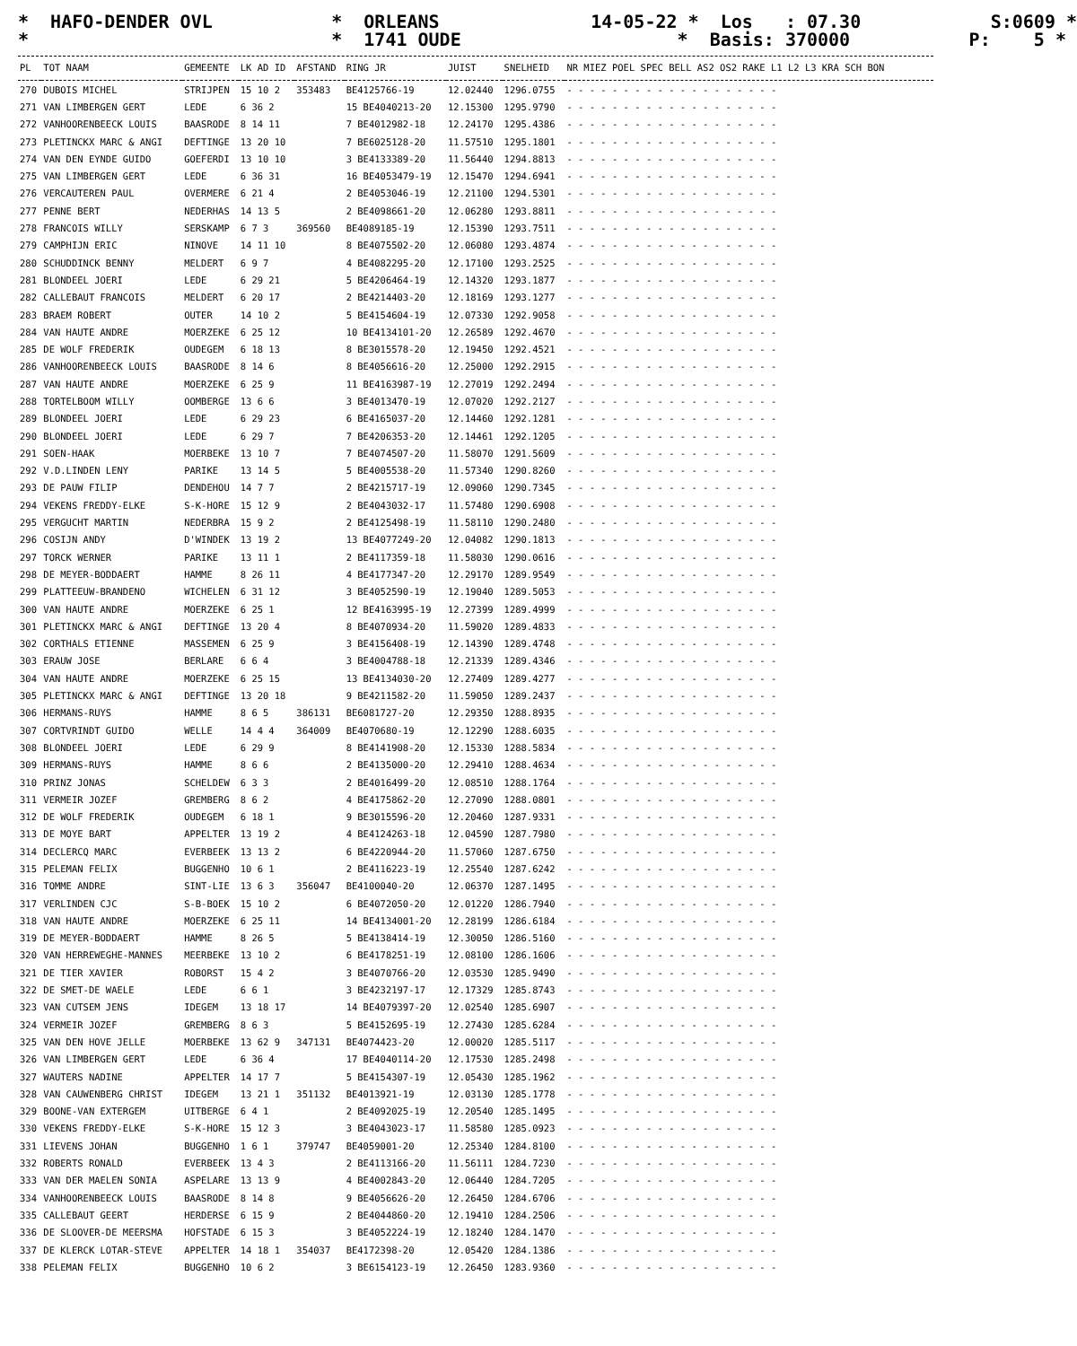* HAFO-DENDER OVL * ORLEANS 14-05-22 * Los : 07.30 S:0609 * * * 1741 OUDE * Basis: 370000 P: 5 *
| PL | TOT NAAM | GEMEENTE | LK AD ID | AFSTAND | RING JR | JUIST | SNELHEID | NR MIEZ POEL SPEC BELL AS2 OS2 RAKE L1 L2 L3 KRA SCH BON |
| --- | --- | --- | --- | --- | --- | --- | --- | --- |
| 270 | DUBOIS MICHEL | STRIJPEN | 15 10 2 | 353483 | BE4125766-19 | 12.02440 | 1296.0755 | - - - - - - - - - - - - - - - - - - - |
| 271 | VAN LIMBERGEN GERT | LEDE | 6 36 2 | | 15 BE4040213-20 | 12.15300 | 1295.9790 | - - - - - - - - - - - - - - - - - - - |
| 272 | VANHOORENBEECK LOUIS | BAASRODE | 8 14 11 | | 7 BE4012982-18 | 12.24170 | 1295.4386 | - - - - - - - - - - - - - - - - - - - |
| 273 | PLETINCKX MARC & ANGI | DEFTINGE | 13 20 10 | | 7 BE6025128-20 | 11.57510 | 1295.1801 | - - - - - - - - - - - - - - - - - - - |
| 274 | VAN DEN EYNDE GUIDO | GOEFERDI | 13 10 10 | | 3 BE4133389-20 | 11.56440 | 1294.8813 | - - - - - - - - - - - - - - - - - - - |
| 275 | VAN LIMBERGEN GERT | LEDE | 6 36 31 | | 16 BE4053479-19 | 12.15470 | 1294.6941 | - - - - - - - - - - - - - - - - - - - |
| 276 | VERCAUTEREN PAUL | OVERMERE | 6 21 4 | | 2 BE4053046-19 | 12.21100 | 1294.5301 | - - - - - - - - - - - - - - - - - - - |
| 277 | PENNE BERT | NEDERHAS | 14 13 5 | | 2 BE4098661-20 | 12.06280 | 1293.8811 | - - - - - - - - - - - - - - - - - - - |
| 278 | FRANCOIS WILLY | SERSKAMP | 6 7 3 | 369560 | BE4089185-19 | 12.15390 | 1293.7511 | - - - - - - - - - - - - - - - - - - - |
| 279 | CAMPHIJN ERIC | NINOVE | 14 11 10 | | 8 BE4075502-20 | 12.06080 | 1293.4874 | - - - - - - - - - - - - - - - - - - - |
| 280 | SCHUDDINCK BENNY | MELDERT | 6 9 7 | | 4 BE4082295-20 | 12.17100 | 1293.2525 | - - - - - - - - - - - - - - - - - - - |
| 281 | BLONDEEL JOERI | LEDE | 6 29 21 | | 5 BE4206464-19 | 12.14320 | 1293.1877 | - - - - - - - - - - - - - - - - - - - |
| 282 | CALLEBAUT FRANCOIS | MELDERT | 6 20 17 | | 2 BE4214403-20 | 12.18169 | 1293.1277 | - - - - - - - - - - - - - - - - - - - |
| 283 | BRAEM ROBERT | OUTER | 14 10 2 | | 5 BE4154604-19 | 12.07330 | 1292.9058 | - - - - - - - - - - - - - - - - - - - |
| 284 | VAN HAUTE ANDRE | MOERZEKE | 6 25 12 | | 10 BE4134101-20 | 12.26589 | 1292.4670 | - - - - - - - - - - - - - - - - - - - |
| 285 | DE WOLF FREDERIK | OUDEGEM | 6 18 13 | | 8 BE3015578-20 | 12.19450 | 1292.4521 | - - - - - - - - - - - - - - - - - - - |
| 286 | VANHOORENBEECK LOUIS | BAASRODE | 8 14 6 | | 8 BE4056616-20 | 12.25000 | 1292.2915 | - - - - - - - - - - - - - - - - - - - |
| 287 | VAN HAUTE ANDRE | MOERZEKE | 6 25 9 | | 11 BE4163987-19 | 12.27019 | 1292.2494 | - - - - - - - - - - - - - - - - - - - |
| 288 | TORTELBOOM WILLY | OOMBERGE | 13 6 6 | | 3 BE4013470-19 | 12.07020 | 1292.2127 | - - - - - - - - - - - - - - - - - - - |
| 289 | BLONDEEL JOERI | LEDE | 6 29 23 | | 6 BE4165037-20 | 12.14460 | 1292.1281 | - - - - - - - - - - - - - - - - - - - |
| 290 | BLONDEEL JOERI | LEDE | 6 29 7 | | 7 BE4206353-20 | 12.14461 | 1292.1205 | - - - - - - - - - - - - - - - - - - - |
| 291 | SOEN-HAAK | MOERBEKE | 13 10 7 | | 7 BE4074507-20 | 11.58070 | 1291.5609 | - - - - - - - - - - - - - - - - - - - |
| 292 | V.D.LINDEN LENY | PARIKE | 13 14 5 | | 5 BE4005538-20 | 11.57340 | 1290.8260 | - - - - - - - - - - - - - - - - - - - |
| 293 | DE PAUW FILIP | DENDEHOU | 14 7 7 | | 2 BE4215717-19 | 12.09060 | 1290.7345 | - - - - - - - - - - - - - - - - - - - |
| 294 | VEKENS FREDDY-ELKE | S-K-HORE | 15 12 9 | | 2 BE4043032-17 | 11.57480 | 1290.6908 | - - - - - - - - - - - - - - - - - - - |
| 295 | VERGUCHT MARTIN | NEDERBRA | 15 9 2 | | 2 BE4125498-19 | 11.58110 | 1290.2480 | - - - - - - - - - - - - - - - - - - - |
| 296 | COSIJN ANDY | D'WINDEK | 13 19 2 | | 13 BE4077249-20 | 12.04082 | 1290.1813 | - - - - - - - - - - - - - - - - - - - |
| 297 | TORCK WERNER | PARIKE | 13 11 1 | | 2 BE4117359-18 | 11.58030 | 1290.0616 | - - - - - - - - - - - - - - - - - - - |
| 298 | DE MEYER-BODDAERT | HAMME | 8 26 11 | | 4 BE4177347-20 | 12.29170 | 1289.9549 | - - - - - - - - - - - - - - - - - - - |
| 299 | PLATTEEUW-BRANDENO | WICHELEN | 6 31 12 | | 3 BE4052590-19 | 12.19040 | 1289.5053 | - - - - - - - - - - - - - - - - - - - |
| 300 | VAN HAUTE ANDRE | MOERZEKE | 6 25 1 | | 12 BE4163995-19 | 12.27399 | 1289.4999 | - - - - - - - - - - - - - - - - - - - |
| 301 | PLETINCKX MARC & ANGI | DEFTINGE | 13 20 4 | | 8 BE4070934-20 | 11.59020 | 1289.4833 | - - - - - - - - - - - - - - - - - - - |
| 302 | CORTHALS ETIENNE | MASSEMEN | 6 25 9 | | 3 BE4156408-19 | 12.14390 | 1289.4748 | - - - - - - - - - - - - - - - - - - - |
| 303 | ERAUW JOSE | BERLARE | 6 6 4 | | 3 BE4004788-18 | 12.21339 | 1289.4346 | - - - - - - - - - - - - - - - - - - - |
| 304 | VAN HAUTE ANDRE | MOERZEKE | 6 25 15 | | 13 BE4134030-20 | 12.27409 | 1289.4277 | - - - - - - - - - - - - - - - - - - - |
| 305 | PLETINCKX MARC & ANGI | DEFTINGE | 13 20 18 | | 9 BE4211582-20 | 11.59050 | 1289.2437 | - - - - - - - - - - - - - - - - - - - |
| 306 | HERMANS-RUYS | HAMME | 8 6 5 | 386131 | BE6081727-20 | 12.29350 | 1288.8935 | - - - - - - - - - - - - - - - - - - - |
| 307 | CORTVRINDT GUIDO | WELLE | 14 4 4 | 364009 | BE4070680-19 | 12.12290 | 1288.6035 | - - - - - - - - - - - - - - - - - - - |
| 308 | BLONDEEL JOERI | LEDE | 6 29 9 | | 8 BE4141908-20 | 12.15330 | 1288.5834 | - - - - - - - - - - - - - - - - - - - |
| 309 | HERMANS-RUYS | HAMME | 8 6 6 | | 2 BE4135000-20 | 12.29410 | 1288.4634 | - - - - - - - - - - - - - - - - - - - |
| 310 | PRINZ JONAS | SCHELDEW | 6 3 3 | | 2 BE4016499-20 | 12.08510 | 1288.1764 | - - - - - - - - - - - - - - - - - - - |
| 311 | VERMEIR JOZEF | GREMBERG | 8 6 2 | | 4 BE4175862-20 | 12.27090 | 1288.0801 | - - - - - - - - - - - - - - - - - - - |
| 312 | DE WOLF FREDERIK | OUDEGEM | 6 18 1 | | 9 BE3015596-20 | 12.20460 | 1287.9331 | - - - - - - - - - - - - - - - - - - - |
| 313 | DE MOYE BART | APPELTER | 13 19 2 | | 4 BE4124263-18 | 12.04590 | 1287.7980 | - - - - - - - - - - - - - - - - - - - |
| 314 | DECLERCQ MARC | EVERBEEK | 13 13 2 | | 6 BE4220944-20 | 11.57060 | 1287.6750 | - - - - - - - - - - - - - - - - - - - |
| 315 | PELEMAN FELIX | BUGGENHO | 10 6 1 | | 2 BE4116223-19 | 12.25540 | 1287.6242 | - - - - - - - - - - - - - - - - - - - |
| 316 | TOMME ANDRE | SINT-LIE | 13 6 3 | 356047 | BE4100040-20 | 12.06370 | 1287.1495 | - - - - - - - - - - - - - - - - - - - |
| 317 | VERLINDEN CJC | S-B-BOEK | 15 10 2 | | 6 BE4072050-20 | 12.01220 | 1286.7940 | - - - - - - - - - - - - - - - - - - - |
| 318 | VAN HAUTE ANDRE | MOERZEKE | 6 25 11 | | 14 BE4134001-20 | 12.28199 | 1286.6184 | - - - - - - - - - - - - - - - - - - - |
| 319 | DE MEYER-BODDAERT | HAMME | 8 26 5 | | 5 BE4138414-19 | 12.30050 | 1286.5160 | - - - - - - - - - - - - - - - - - - - |
| 320 | VAN HERREWEGHE-MANNES | MEERBEKE | 13 10 2 | | 6 BE4178251-19 | 12.08100 | 1286.1606 | - - - - - - - - - - - - - - - - - - - |
| 321 | DE TIER XAVIER | ROBORST | 15 4 2 | | 3 BE4070766-20 | 12.03530 | 1285.9490 | - - - - - - - - - - - - - - - - - - - |
| 322 | DE SMET-DE WAELE | LEDE | 6 6 1 | | 3 BE4232197-17 | 12.17329 | 1285.8743 | - - - - - - - - - - - - - - - - - - - |
| 323 | VAN CUTSEM JENS | IDEGEM | 13 18 17 | | 14 BE4079397-20 | 12.02540 | 1285.6907 | - - - - - - - - - - - - - - - - - - - |
| 324 | VERMEIR JOZEF | GREMBERG | 8 6 3 | | 5 BE4152695-19 | 12.27430 | 1285.6284 | - - - - - - - - - - - - - - - - - - - |
| 325 | VAN DEN HOVE JELLE | MOERBEKE | 13 62 9 | 347131 | BE4074423-20 | 12.00020 | 1285.5117 | - - - - - - - - - - - - - - - - - - - |
| 326 | VAN LIMBERGEN GERT | LEDE | 6 36 4 | | 17 BE4040114-20 | 12.17530 | 1285.2498 | - - - - - - - - - - - - - - - - - - - |
| 327 | WAUTERS NADINE | APPELTER | 14 17 7 | | 5 BE4154307-19 | 12.05430 | 1285.1962 | - - - - - - - - - - - - - - - - - - - |
| 328 | VAN CAUWENBERG CHRIST | IDEGEM | 13 21 1 | 351132 | BE4013921-19 | 12.03130 | 1285.1778 | - - - - - - - - - - - - - - - - - - - |
| 329 | BOONE-VAN EXTERGEM | UITBERGE | 6 4 1 | | 2 BE4092025-19 | 12.20540 | 1285.1495 | - - - - - - - - - - - - - - - - - - - |
| 330 | VEKENS FREDDY-ELKE | S-K-HORE | 15 12 3 | | 3 BE4043023-17 | 11.58580 | 1285.0923 | - - - - - - - - - - - - - - - - - - - |
| 331 | LIEVENS JOHAN | BUGGENHO | 1 6 1 | 379747 | BE4059001-20 | 12.25340 | 1284.8100 | - - - - - - - - - - - - - - - - - - - |
| 332 | ROBERTS RONALD | EVERBEEK | 13 4 3 | | 2 BE4113166-20 | 11.56111 | 1284.7230 | - - - - - - - - - - - - - - - - - - - |
| 333 | VAN DER MAELEN SONIA | ASPELARE | 13 13 9 | | 4 BE4002843-20 | 12.06440 | 1284.7205 | - - - - - - - - - - - - - - - - - - - |
| 334 | VANHOORENBEECK LOUIS | BAASRODE | 8 14 8 | | 9 BE4056626-20 | 12.26450 | 1284.6706 | - - - - - - - - - - - - - - - - - - - |
| 335 | CALLEBAUT GEERT | HERDERSE | 6 15 9 | | 2 BE4044860-20 | 12.19410 | 1284.2506 | - - - - - - - - - - - - - - - - - - - |
| 336 | DE SLOOVER-DE MEERSMA | HOFSTADE | 6 15 3 | | 3 BE4052224-19 | 12.18240 | 1284.1470 | - - - - - - - - - - - - - - - - - - - |
| 337 | DE KLERCK LOTAR-STEVE | APPELTER | 14 18 1 | 354037 | BE4172398-20 | 12.05420 | 1284.1386 | - - - - - - - - - - - - - - - - - - - |
| 338 | PELEMAN FELIX | BUGGENHO | 10 6 2 | | 3 BE6154123-19 | 12.26450 | 1283.9360 | - - - - - - - - - - - - - - - - - - - |